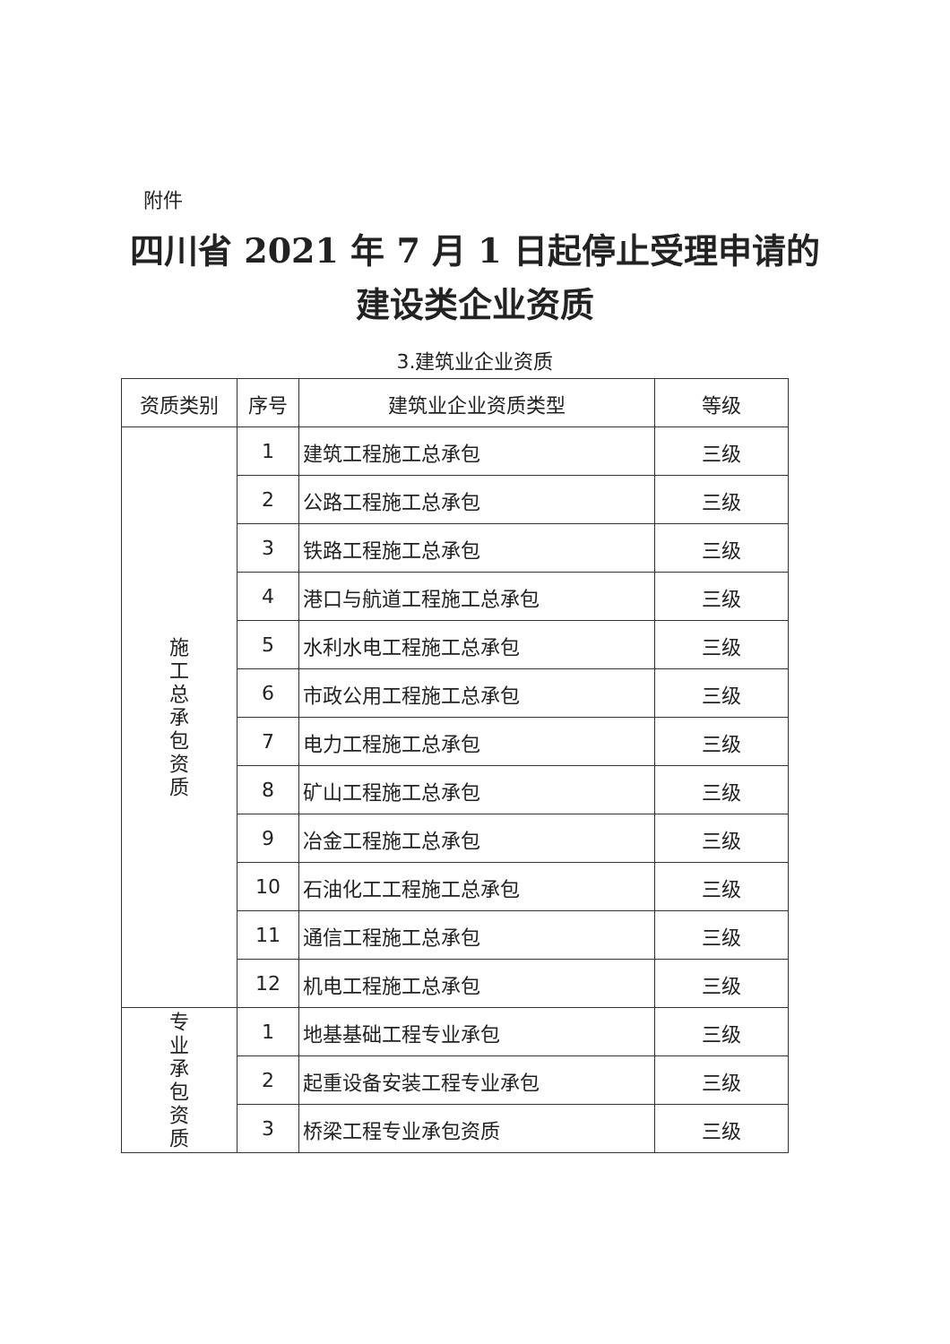附件
四川省 2021 年 7 月 1 日起停止受理申请的
建设类企业资质
3.建筑业企业资质
| 资质类别 | 序号 | 建筑业企业资质类型 | 等级 |
| --- | --- | --- | --- |
| 施 工 总 承 包 资 质 | 1 | 建筑工程施工总承包 | 三级 |
| | 2 | 公路工程施工总承包 | 三级 |
| | 3 | 铁路工程施工总承包 | 三级 |
| | 4 | 港口与航道工程施工总承包 | 三级 |
| | 5 | 水利水电工程施工总承包 | 三级 |
| | 6 | 市政公用工程施工总承包 | 三级 |
| | 7 | 电力工程施工总承包 | 三级 |
| | 8 | 矿山工程施工总承包 | 三级 |
| | 9 | 冶金工程施工总承包 | 三级 |
| | 10 | 石油化工工程施工总承包 | 三级 |
| | 11 | 通信工程施工总承包 | 三级 |
| | 12 | 机电工程施工总承包 | 三级 |
| 专 业 承 包 资 质 | 1 | 地基基础工程专业承包 | 三级 |
| | 2 | 起重设备安装工程专业承包 | 三级 |
| | 3 | 桥梁工程专业承包资质 | 三级 |